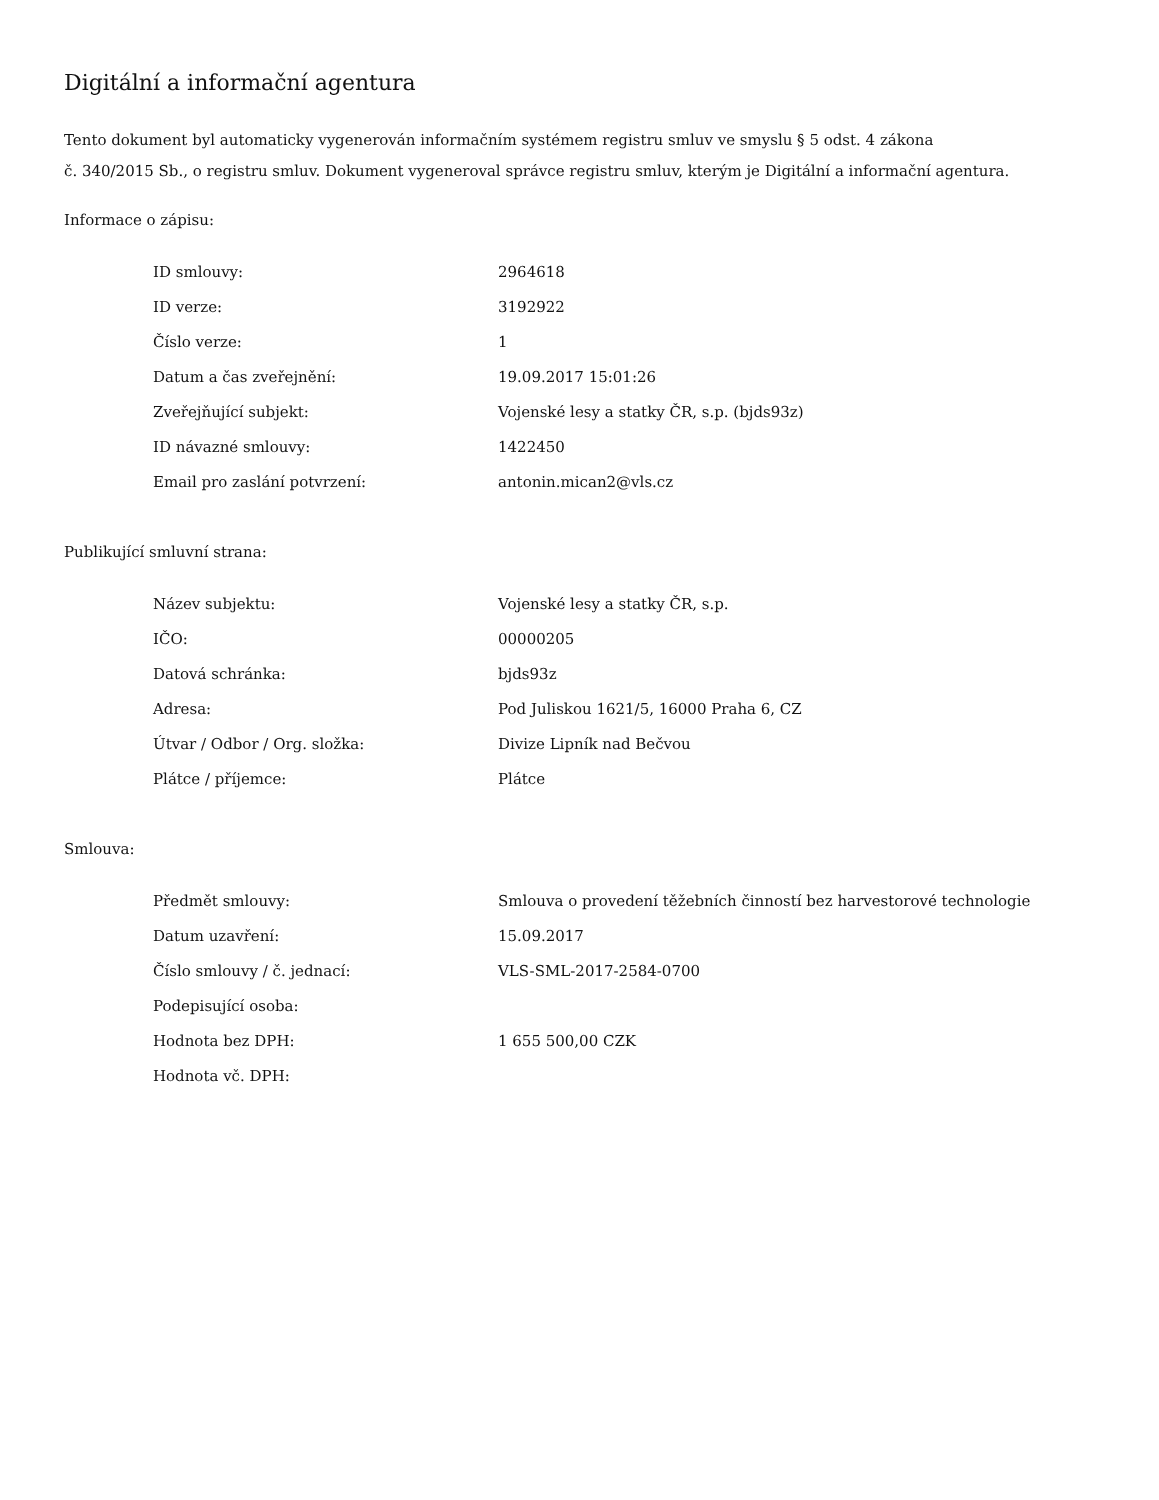Digitální a informační agentura
Tento dokument byl automaticky vygenerován informačním systémem registru smluv ve smyslu § 5 odst. 4 zákona
č. 340/2015 Sb., o registru smluv. Dokument vygeneroval správce registru smluv, kterým je Digitální a informační agentura.
Informace o zápisu:
| ID smlouvy: | 2964618 |
| ID verze: | 3192922 |
| Číslo verze: | 1 |
| Datum a čas zveřejnění: | 19.09.2017 15:01:26 |
| Zveřejňující subjekt: | Vojenské lesy a statky ČR, s.p. (bjds93z) |
| ID návazné smlouvy: | 1422450 |
| Email pro zaslání potvrzení: | antonin.mican2@vls.cz |
Publikující smluvní strana:
| Název subjektu: | Vojenské lesy a statky ČR, s.p. |
| IČO: | 00000205 |
| Datová schránka: | bjds93z |
| Adresa: | Pod Juliskou 1621/5, 16000 Praha 6, CZ |
| Útvar / Odbor / Org. složka: | Divize Lipník nad Bečvou |
| Plátce / příjemce: | Plátce |
Smlouva:
| Předmět smlouvy: | Smlouva o provedení těžebních činností bez harvestorové technologie |
| Datum uzavření: | 15.09.2017 |
| Číslo smlouvy / č. jednací: | VLS-SML-2017-2584-0700 |
| Podepisující osoba: | |
| Hodnota bez DPH: | 1 655 500,00 CZK |
| Hodnota vč. DPH: | |